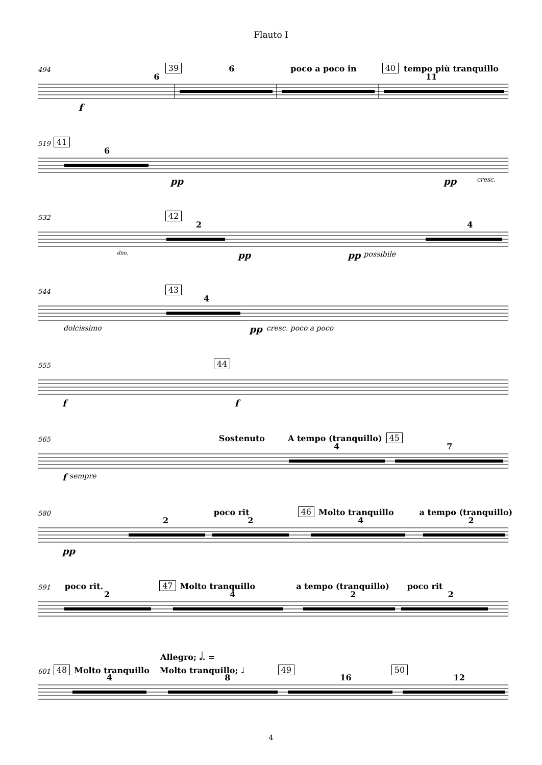Flauto I
494 39 6 poco a poco in 40 tempo più tranquillo
11 6
f
519 41
6
pp pp cresc.
532 42
24
dim. pp pp possibile
544 43
4
dolcissimo pp cresc. poco a poco
555 44
ff
565 Sostenuto A tempo (tranquillo) 45
47
fsempre
580 poco rit 46 Molto tranquillo a tempo (tranquillo)
2242
pp
591 poco rit. 47 Molto tranquillo a tempo (tranquillo) poco rit
2422
Allegro; 𝅗𝅥. =
601 48 Molto tranquillo Molto tranquillo; ♩ 49 50
48 16 12
4